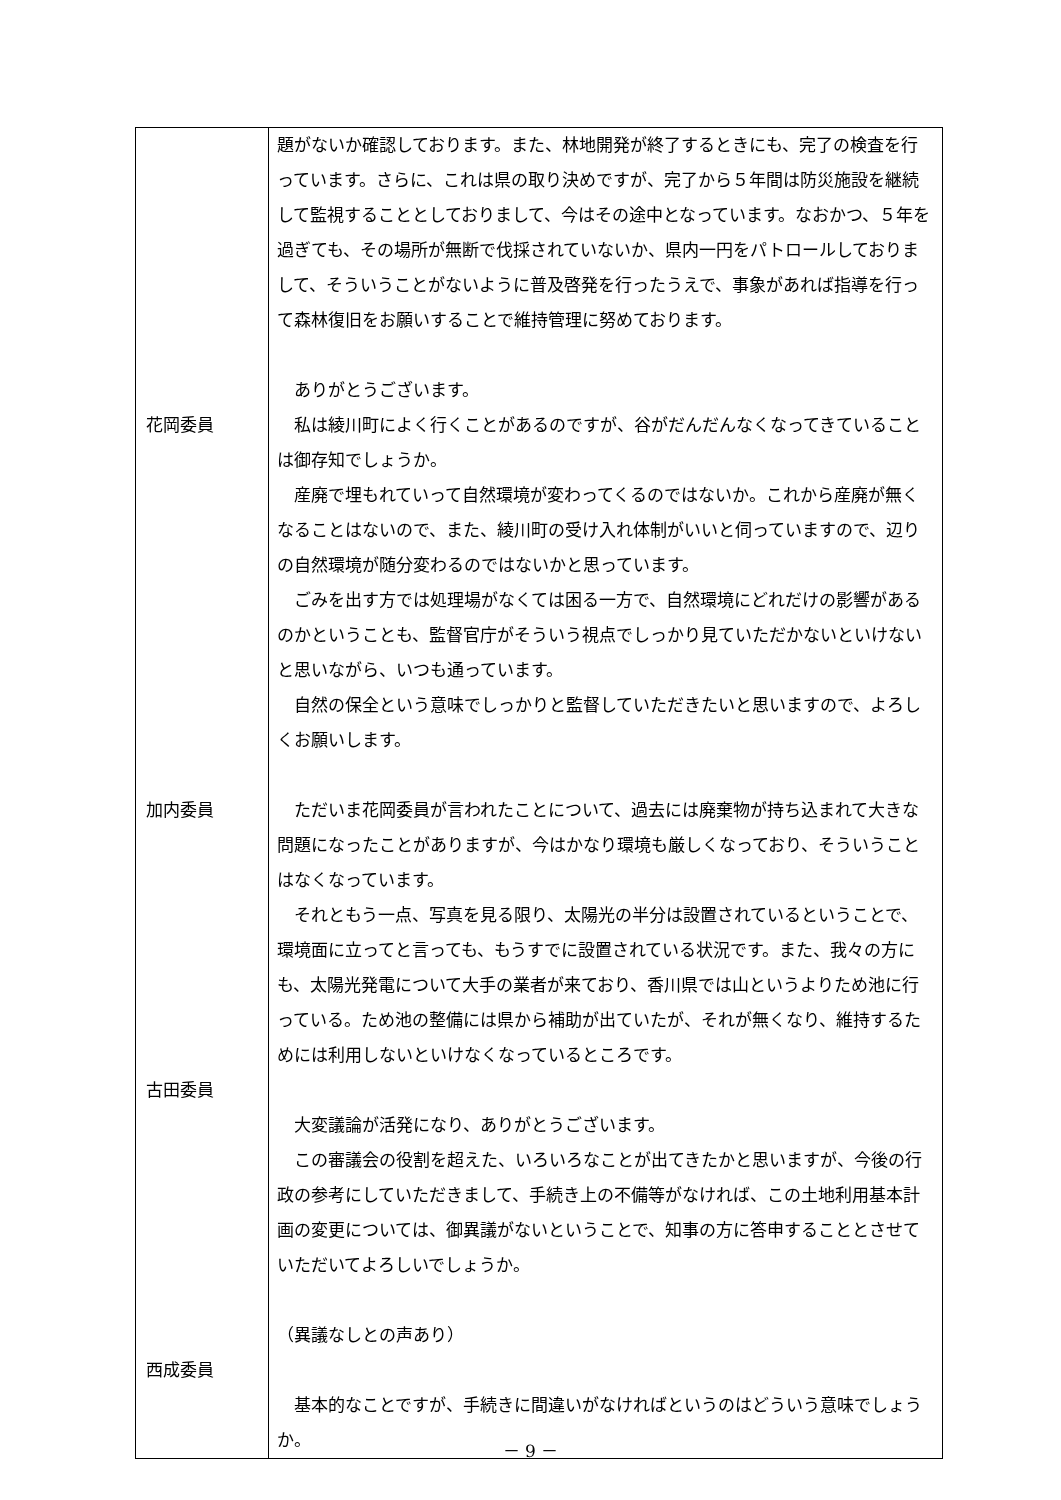| 花岡委員 加内委員 古田委員 西成委員 | 題がないか確認しております。また、林地開発が終了するときにも、完了の検査を行っています。さらに、これは県の取り決めですが、完了から５年間は防災施設を継続して監視することとしておりまして、今はその途中となっています。なおかつ、５年を過ぎても、その場所が無断で伐採されていないか、県内一円をパトロールしておりまして、そういうことがないように普及啓発を行ったうえで、事象があれば指導を行って森林復旧をお願いすることで維持管理に努めております。 ありがとうございます。 私は綾川町によく行くことがあるのですが、谷がだんだんなくなってきていることは御存知でしょうか。 産廃で埋もれていって自然環境が変わってくるのではないか。これから産廃が無くなることはないので、また、綾川町の受け入れ体制がいいと伺っていますので、辺りの自然環境が随分変わるのではないかと思っています。 ごみを出す方では処理場がなくては困る一方で、自然環境にどれだけの影響があるのかということも、監督官庁がそういう視点でしっかり見ていただかないといけないと思いながら、いつも通っています。 自然の保全という意味でしっかりと監督していただきたいと思いますので、よろしくお願いします。 ただいま花岡委員が言われたことについて、過去には廃棄物が持ち込まれて大きな問題になったことがありますが、今はかなり環境も厳しくなっており、そういうことはなくなっています。 それともう一点、写真を見る限り、太陽光の半分は設置されているということで、環境面に立ってと言っても、もうすでに設置されている状況です。また、我々の方にも、太陽光発電について大手の業者が来ており、香川県では山というよりため池に行っている。ため池の整備には県から補助が出ていたが、それが無くなり、維持するためには利用しないといけなくなっているところです。 大変議論が活発になり、ありがとうございます。 この審議会の役割を超えた、いろいろなことが出てきたかと思いますが、今後の行政の参考にしていただきまして、手続き上の不備等がなければ、この土地利用基本計画の変更については、御異議がないということで、知事の方に答申することとさせていただいてよろしいでしょうか。 （異議なしとの声あり） 基本的なことですが、手続きに間違いがなければというのはどういう意味でしょうか。 |
－ 9 －